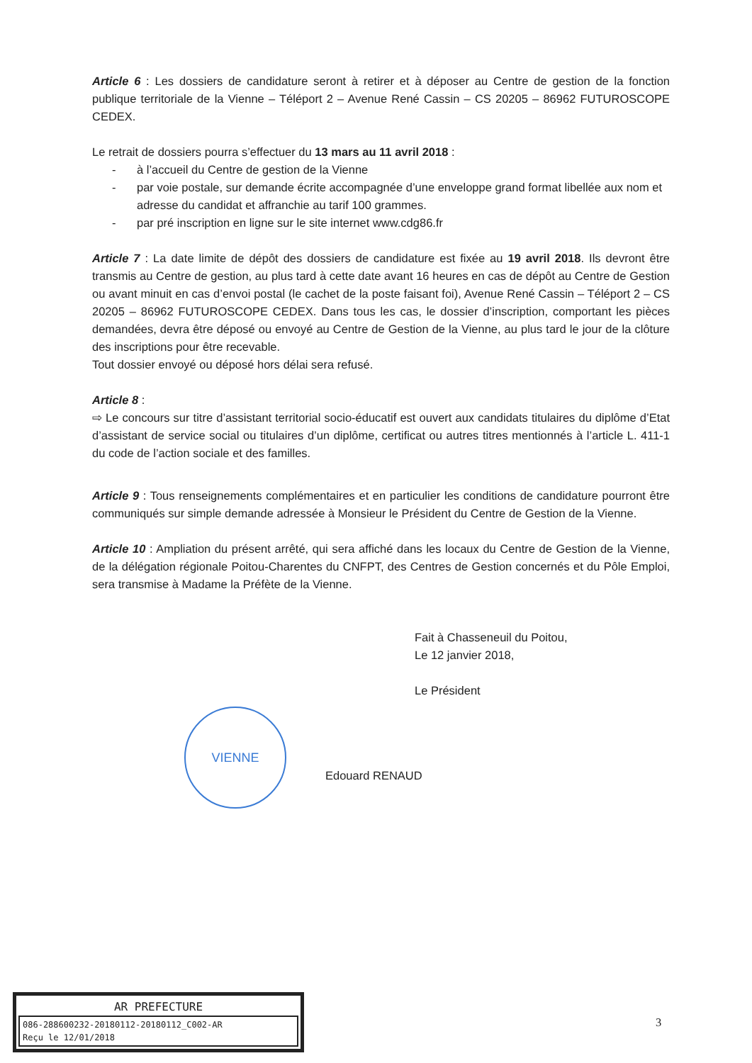Article 6 : Les dossiers de candidature seront à retirer et à déposer au Centre de gestion de la fonction publique territoriale de la Vienne – Téléport 2 – Avenue René Cassin – CS 20205 – 86962 FUTUROSCOPE CEDEX.
Le retrait de dossiers pourra s’effectuer du 13 mars au 11 avril 2018 :
- à l’accueil du Centre de gestion de la Vienne
- par voie postale, sur demande écrite accompagnée d’une enveloppe grand format libellée aux nom et adresse du candidat et affranchie au tarif 100 grammes.
- par pré inscription en ligne sur le site internet www.cdg86.fr
Article 7 : La date limite de dépôt des dossiers de candidature est fixée au 19 avril 2018. Ils devront être transmis au Centre de gestion, au plus tard à cette date avant 16 heures en cas de dépôt au Centre de Gestion ou avant minuit en cas d’envoi postal (le cachet de la poste faisant foi), Avenue René Cassin – Téléport 2 – CS 20205 – 86962 FUTUROSCOPE CEDEX. Dans tous les cas, le dossier d’inscription, comportant les pièces demandées, devra être déposé ou envoyé au Centre de Gestion de la Vienne, au plus tard le jour de la clôture des inscriptions pour être recevable.
Tout dossier envoyé ou déposé hors délai sera refusé.
Article 8 :
⇨ Le concours sur titre d’assistant territorial socio-éducatif est ouvert aux candidats titulaires du diplôme d’Etat d’assistant de service social ou titulaires d’un diplôme, certificat ou autres titres mentionnés à l’article L. 411-1 du code de l’action sociale et des familles.
Article 9 : Tous renseignements complémentaires et en particulier les conditions de candidature pourront être communiqués sur simple demande adressée à Monsieur le Président du Centre de Gestion de la Vienne.
Article 10 : Ampliation du présent arrêté, qui sera affiché dans les locaux du Centre de Gestion de la Vienne, de la délégation régionale Poitou-Charentes du CNFPT, des Centres de Gestion concernés et du Pôle Emploi, sera transmise à Madame la Préfète de la Vienne.
Fait à Chasseneuil du Poitou,
Le 12 janvier 2018,
Le Président
VIENNE
Edouard RENAUD
AR PREFECTURE
086-288600232-20180112-20180112_C002-AR
Reçu le 12/01/2018
3